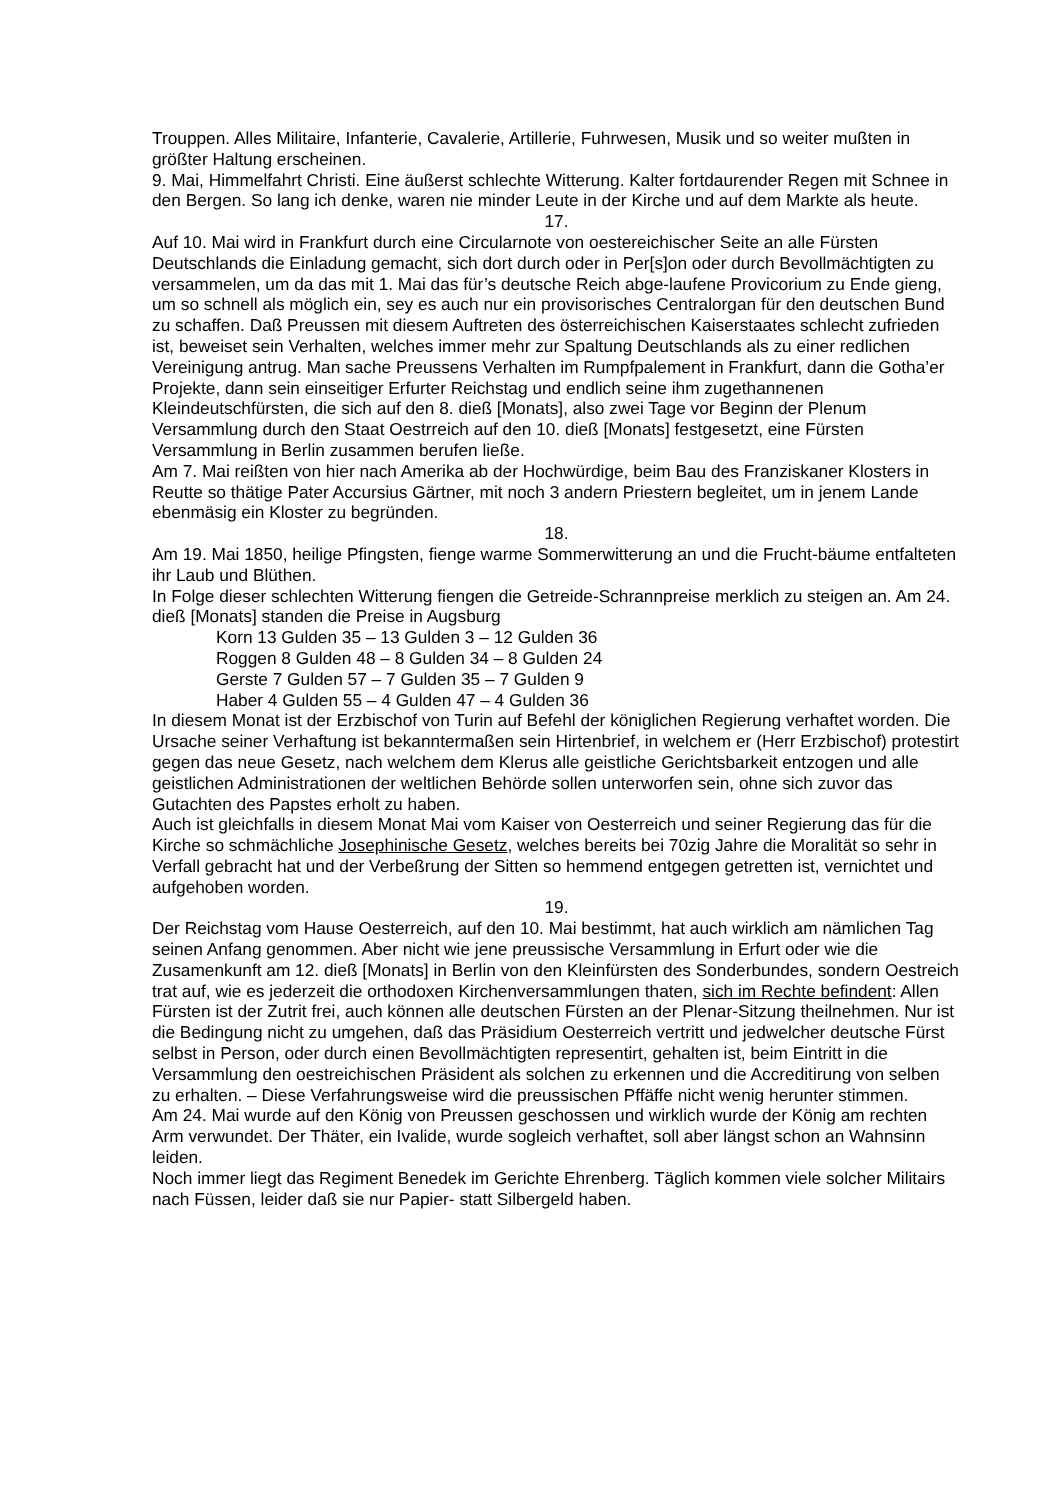Trouppen. Alles Militaire, Infanterie, Cavalerie, Artillerie, Fuhrwesen, Musik und so weiter mußten in größter Haltung erscheinen.
9. Mai, Himmelfahrt Christi. Eine äußerst schlechte Witterung. Kalter fortdaurender Regen mit Schnee in den Bergen. So lang ich denke, waren nie minder Leute in der Kirche und auf dem Markte als heute.
17.
Auf 10. Mai wird in Frankfurt durch eine Circularnote von oestereichischer Seite an alle Fürsten Deutschlands die Einladung gemacht, sich dort durch oder in Per[s]on oder durch Bevollmächtigten zu versammelen, um da das mit 1. Mai das für’s deutsche Reich abge-laufene Provicorium zu Ende gieng, um so schnell als möglich ein, sey es auch nur ein provisorisches Centralorgan für den deutschen Bund zu schaffen. Daß Preussen mit diesem Auftreten des österreichischen Kaiserstaates schlecht zufrieden ist, beweiset sein Verhalten, welches immer mehr zur Spaltung Deutschlands als zu einer redlichen Vereinigung antrug. Man sache Preussens Verhalten im Rumpfpalement in Frankfurt, dann die Gotha’er Projekte, dann sein einseitiger Erfurter Reichstag und endlich seine ihm zugethannenen Kleindeutschfürsten, die sich auf den 8. dieß [Monats], also zwei Tage vor Beginn der Plenum Versammlung durch den Staat Oestrreich auf den 10. dieß [Monats] festgesetzt, eine Fürsten Versammlung in Berlin zusammen berufen ließe.
Am 7. Mai reißten von hier nach Amerika ab der Hochwürdige, beim Bau des Franziskaner Klosters in Reutte so thätige Pater Accursius Gärtner, mit noch 3 andern Priestern begleitet, um in jenem Lande ebenmäsig ein Kloster zu begründen.
18.
Am 19. Mai 1850, heilige Pfingsten, fienge warme Sommerwitterung an und die Frucht-bäume entfalteten ihr Laub und Blüthen.
In Folge dieser schlechten Witterung fiengen die Getreide-Schrannpreise merklich zu steigen an. Am 24. dieß [Monats] standen die Preise in Augsburg
Korn 13 Gulden 35 – 13 Gulden 3 – 12 Gulden 36
Roggen 8 Gulden 48 – 8 Gulden 34 – 8 Gulden 24
Gerste 7 Gulden 57 – 7 Gulden 35 – 7 Gulden 9
Haber 4 Gulden 55 – 4 Gulden 47 – 4 Gulden 36
In diesem Monat ist der Erzbischof von Turin auf Befehl der königlichen Regierung verhaftet worden. Die Ursache seiner Verhaftung ist bekanntermaßen sein Hirtenbrief, in welchem er (Herr Erzbischof) protestirt gegen das neue Gesetz, nach welchem dem Klerus alle geistliche Gerichtsbarkeit entzogen und alle geistlichen Administrationen der weltlichen Behörde sollen unterworfen sein, ohne sich zuvor das Gutachten des Papstes erholt zu haben.
Auch ist gleichfalls in diesem Monat Mai vom Kaiser von Oesterreich und seiner Regierung das für die Kirche so schmächliche Josephinische Gesetz, welches bereits bei 70zig Jahre die Moralität so sehr in Verfall gebracht hat und der Verbeßrung der Sitten so hemmend entgegen getretten ist, vernichtet und aufgehoben worden.
19.
Der Reichstag vom Hause Oesterreich, auf den 10. Mai bestimmt, hat auch wirklich am nämlichen Tag seinen Anfang genommen. Aber nicht wie jene preussische Versammlung in Erfurt oder wie die Zusamenkunft am 12. dieß [Monats] in Berlin von den Kleinfürsten des Sonderbundes, sondern Oestreich trat auf, wie es jederzeit die orthodoxen Kirchenversammlungen thaten, sich im Rechte befindent: Allen Fürsten ist der Zutrit frei, auch können alle deutschen Fürsten an der Plenar-Sitzung theilnehmen. Nur ist die Bedingung nicht zu umgehen, daß das Präsidium Oesterreich vertritt und jedwelcher deutsche Fürst selbst in Person, oder durch einen Bevollmächtigten representirt, gehalten ist, beim Eintritt in die Versammlung den oestreichischen Präsident als solchen zu erkennen und die Accreditirung von selben zu erhalten. – Diese Verfahrungsweise wird die preussischen Pffäffe nicht wenig herunter stimmen.
Am 24. Mai wurde auf den König von Preussen geschossen und wirklich wurde der König am rechten Arm verwundet. Der Thäter, ein Ivalide, wurde sogleich verhaftet, soll aber längst schon an Wahnsinn leiden.
Noch immer liegt das Regiment Benedek im Gerichte Ehrenberg. Täglich kommen viele solcher Militairs nach Füssen, leider daß sie nur Papier- statt Silbergeld haben.